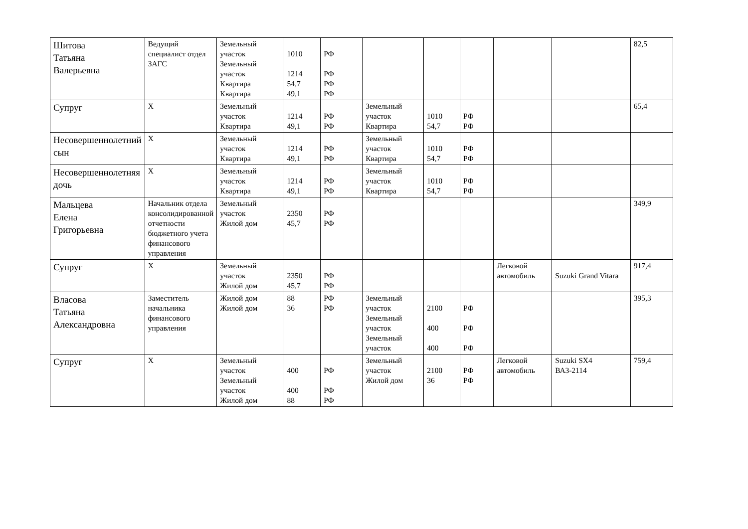| Шитова Татьяна Валерьевна | Ведущий специалист отдел ЗАГС | Земельный участок Земельный участок Квартира Квартира | 1010 1214 54,7 49,1 | РФ РФ РФ РФ | | | | | | 82,5 |
| Супруг | Х | Земельный участок Квартира | 1214 49,1 | РФ РФ | Земельный участок Квартира | 1010 54,7 | РФ РФ | | | 65,4 |
| Несовершеннолетний сын | Х | Земельный участок Квартира | 1214 49,1 | РФ РФ | Земельный участок Квартира | 1010 54,7 | РФ РФ | | | |
| Несовершеннолетняя дочь | Х | Земельный участок Квартира | 1214 49,1 | РФ РФ | Земельный участок Квартира | 1010 54,7 | РФ РФ | | | |
| Мальцева Елена Григорьевна | Начальник отдела консолидированной отчетности бюджетного учета финансового управления | Земельный участок Жилой дом | 2350 45,7 | РФ РФ | | | | | | 349,9 |
| Супруг | Х | Земельный участок Жилой дом | 2350 45,7 | РФ РФ | | | | Легковой автомобиль | Suzuki Grand Vitara | 917,4 |
| Власова Татьяна Александровна | Заместитель начальника финансового управления | Жилой дом Жилой дом | 88 36 | РФ РФ | Земельный участок Земельный участок Земельный участок | 2100 400 400 | РФ РФ РФ | | | 395,3 |
| Супруг | Х | Земельный участок Земельный участок Жилой дом | 400 400 88 | РФ РФ РФ | Земельный участок Жилой дом | 2100 36 | РФ РФ | Легковой автомобиль | Suzuki SX4 ВАЗ-2114 | 759,4 |